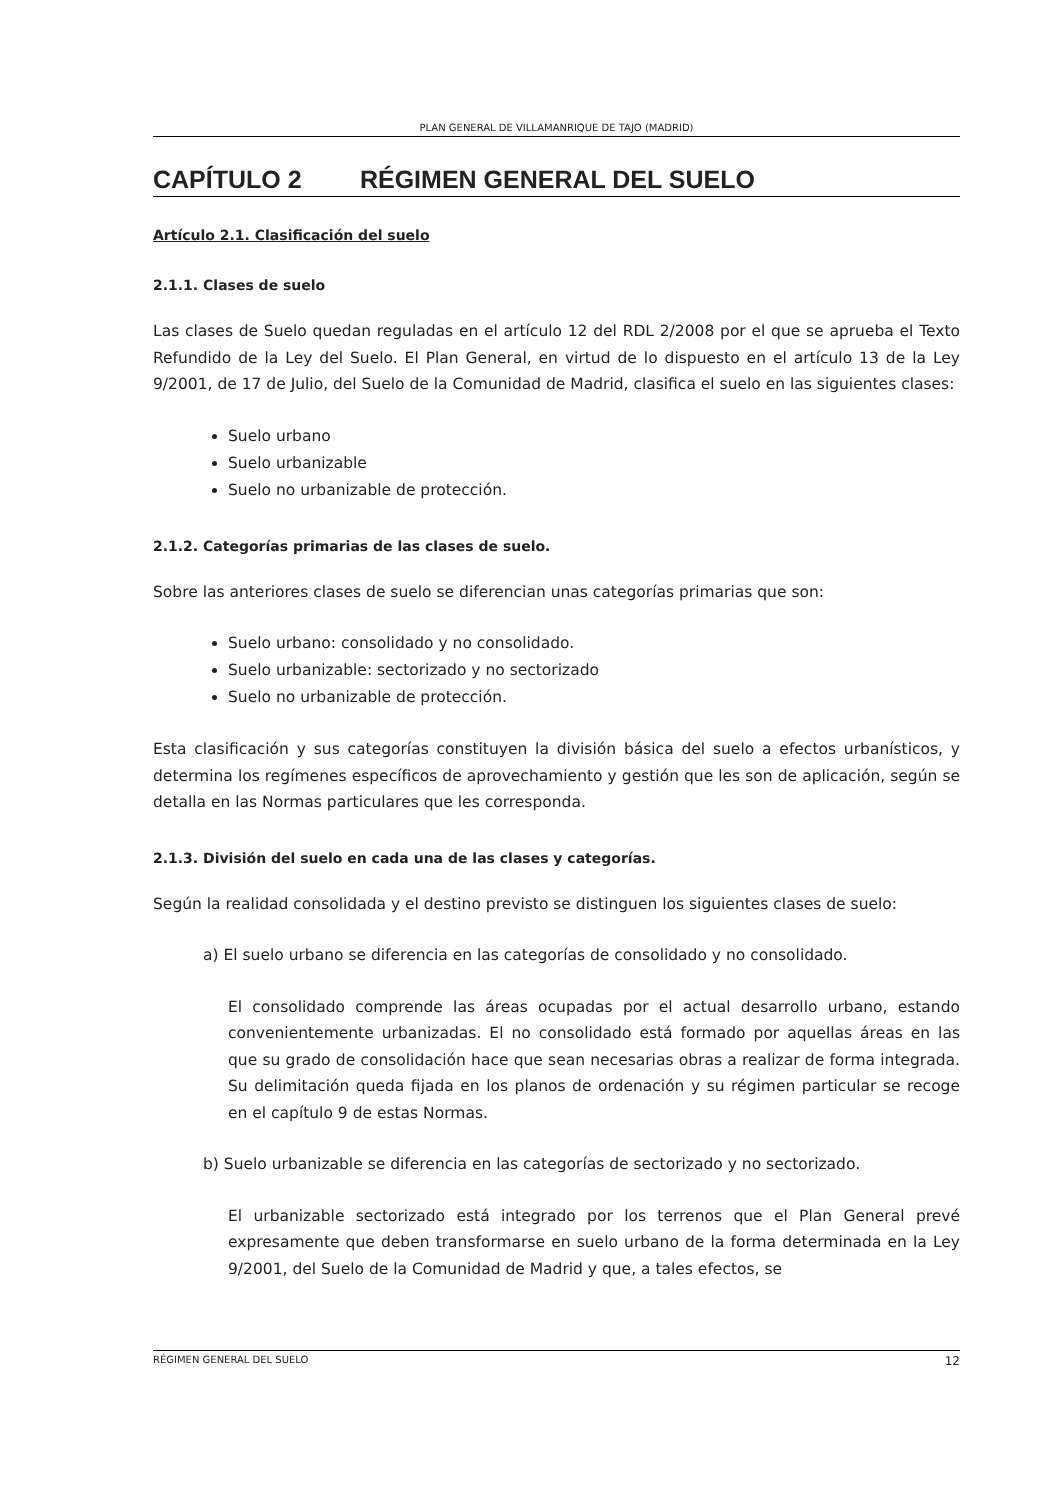PLAN GENERAL DE VILLAMANRIQUE DE TAJO (MADRID)
CAPÍTULO 2 RÉGIMEN GENERAL DEL SUELO
Artículo 2.1. Clasificación del suelo
2.1.1. Clases de suelo
Las clases de Suelo quedan reguladas en el artículo 12 del RDL 2/2008 por el que se aprueba el Texto Refundido de la Ley del Suelo. El Plan General, en virtud de lo dispuesto en el artículo 13 de la Ley 9/2001, de 17 de Julio, del Suelo de la Comunidad de Madrid, clasifica el suelo en las siguientes clases:
Suelo urbano
Suelo urbanizable
Suelo no urbanizable de protección.
2.1.2. Categorías primarias de las clases de suelo.
Sobre las anteriores clases de suelo se diferencian unas categorías primarias que son:
Suelo urbano: consolidado y no consolidado.
Suelo urbanizable: sectorizado y no sectorizado
Suelo no urbanizable de protección.
Esta clasificación y sus categorías constituyen la división básica del suelo a efectos urbanísticos, y determina los regímenes específicos de aprovechamiento y gestión que les son de aplicación, según se detalla en las Normas particulares que les corresponda.
2.1.3. División del suelo en cada una de las clases y categorías.
Según la realidad consolidada y el destino previsto se distinguen los siguientes clases de suelo:
a) El suelo urbano se diferencia en las categorías de consolidado y no consolidado.
El consolidado comprende las áreas ocupadas por el actual desarrollo urbano, estando convenientemente urbanizadas. El no consolidado está formado por aquellas áreas en las que su grado de consolidación hace que sean necesarias obras a realizar de forma integrada. Su delimitación queda fijada en los planos de ordenación y su régimen particular se recoge en el capítulo 9 de estas Normas.
b) Suelo urbanizable se diferencia en las categorías de sectorizado y no sectorizado.
El urbanizable sectorizado está integrado por los terrenos que el Plan General prevé expresamente que deben transformarse en suelo urbano de la forma determinada en la Ley 9/2001, del Suelo de la Comunidad de Madrid y que, a tales efectos, se
RÉGIMEN GENERAL DEL SUELO 12